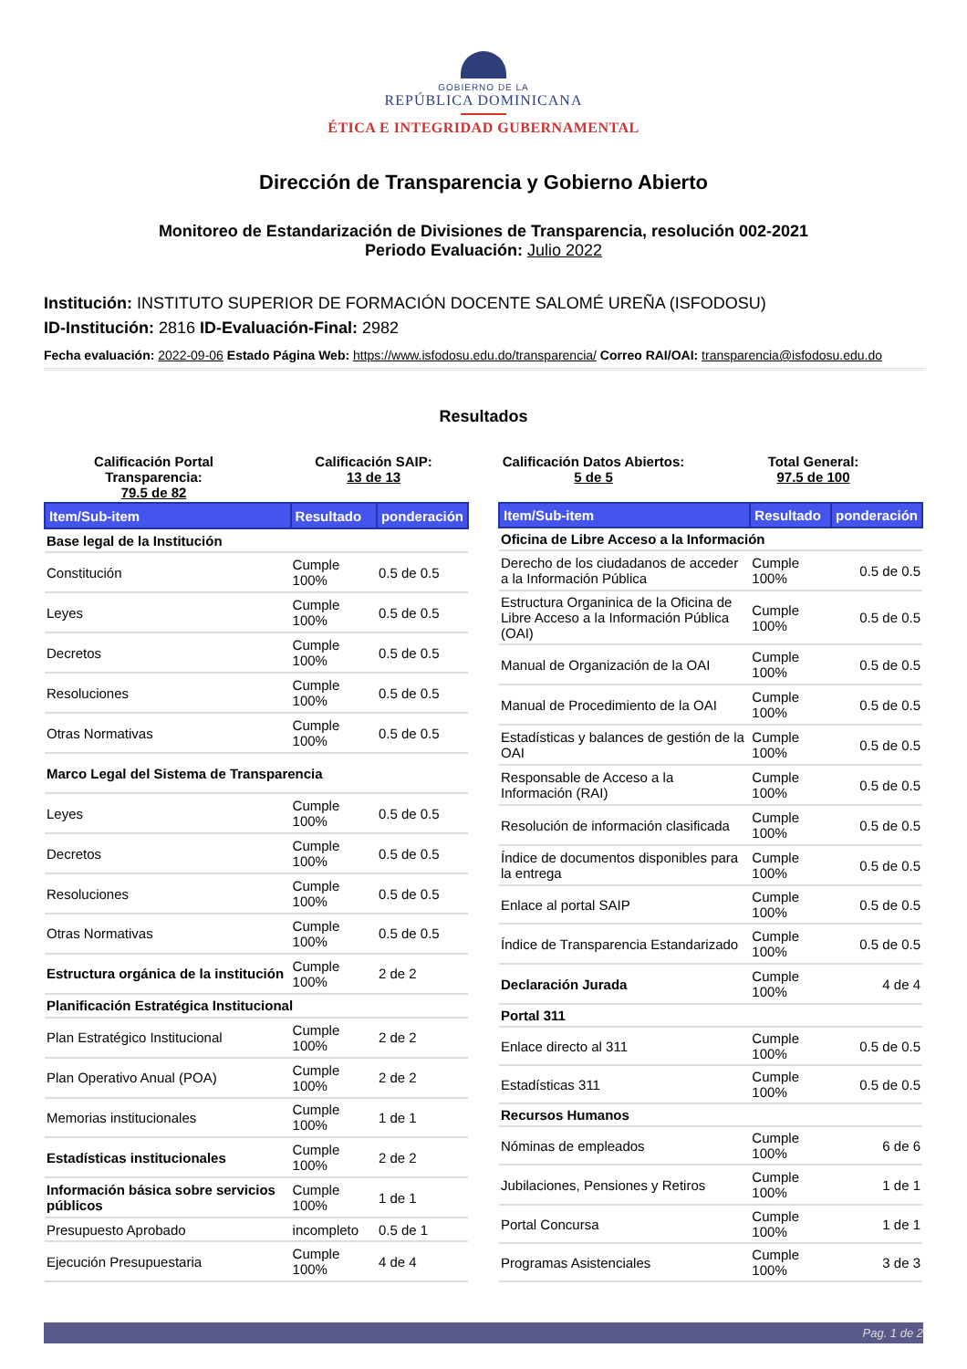GOBIERNO DE LA
REPÚBLICA DOMINICANA
ÉTICA E INTEGRIDAD GUBERNAMENTAL
Dirección de Transparencia y Gobierno Abierto
Monitoreo de Estandarización de Divisiones de Transparencia, resolución 002-2021
Periodo Evaluación: Julio 2022
Institución: INSTITUTO SUPERIOR DE FORMACIÓN DOCENTE SALOMÉ UREÑA (ISFODOSU)
ID-Institución: 2816 ID-Evaluación-Final: 2982
Fecha evaluación: 2022-09-06 Estado Página Web: https://www.isfodosu.edu.do/transparencia/ Correo RAI/OAI: transparencia@isfodosu.edu.do
Resultados
Calificación Portal Transparencia:
79.5 de 82
Calificación SAIP:
13 de 13
Calificación Datos Abiertos:
5 de 5
Total General:
97.5 de 100
| Item/Sub-item | Resultado | ponderación |
| --- | --- | --- |
| Base legal de la Institución | | |
| Constitución | Cumple 100% | 0.5 de 0.5 |
| Leyes | Cumple 100% | 0.5 de 0.5 |
| Decretos | Cumple 100% | 0.5 de 0.5 |
| Resoluciones | Cumple 100% | 0.5 de 0.5 |
| Otras Normativas | Cumple 100% | 0.5 de 0.5 |
| Marco Legal del Sistema de Transparencia | | |
| Leyes | Cumple 100% | 0.5 de 0.5 |
| Decretos | Cumple 100% | 0.5 de 0.5 |
| Resoluciones | Cumple 100% | 0.5 de 0.5 |
| Otras Normativas | Cumple 100% | 0.5 de 0.5 |
| Estructura orgánica de la institución | Cumple 100% | 2 de 2 |
| Planificación Estratégica Institucional | | |
| Plan Estratégico Institucional | Cumple 100% | 2 de 2 |
| Plan Operativo Anual (POA) | Cumple 100% | 2 de 2 |
| Memorias institucionales | Cumple 100% | 1 de 1 |
| Estadísticas institucionales | Cumple 100% | 2 de 2 |
| Información básica sobre servicios públicos | Cumple 100% | 1 de 1 |
| Presupuesto Aprobado | incompleto | 0.5 de 1 |
| Ejecución Presupuestaria | Cumple 100% | 4 de 4 |
| Item/Sub-item | Resultado | ponderación |
| --- | --- | --- |
| Oficina de Libre Acceso a la Información | | |
| Derecho de los ciudadanos de acceder a la Información Pública | Cumple 100% | 0.5 de 0.5 |
| Estructura Organinica de la Oficina de Libre Acceso a la Información Pública (OAI) | Cumple 100% | 0.5 de 0.5 |
| Manual de Organización de la OAI | Cumple 100% | 0.5 de 0.5 |
| Manual de Procedimiento de la OAI | Cumple 100% | 0.5 de 0.5 |
| Estadísticas y balances de gestión de la OAI | Cumple 100% | 0.5 de 0.5 |
| Responsable de Acceso a la Información (RAI) | Cumple 100% | 0.5 de 0.5 |
| Resolución de información clasificada | Cumple 100% | 0.5 de 0.5 |
| Índice de documentos disponibles para la entrega | Cumple 100% | 0.5 de 0.5 |
| Enlace al portal SAIP | Cumple 100% | 0.5 de 0.5 |
| Índice de Transparencia Estandarizado | Cumple 100% | 0.5 de 0.5 |
| Declaración Jurada | Cumple 100% | 4 de 4 |
| Portal 311 | | |
| Enlace directo al 311 | Cumple 100% | 0.5 de 0.5 |
| Estadísticas 311 | Cumple 100% | 0.5 de 0.5 |
| Recursos Humanos | | |
| Nóminas de empleados | Cumple 100% | 6 de 6 |
| Jubilaciones, Pensiones y Retiros | Cumple 100% | 1 de 1 |
| Portal Concursa | Cumple 100% | 1 de 1 |
| Programas Asistenciales | Cumple 100% | 3 de 3 |
Pag. 1 de 2